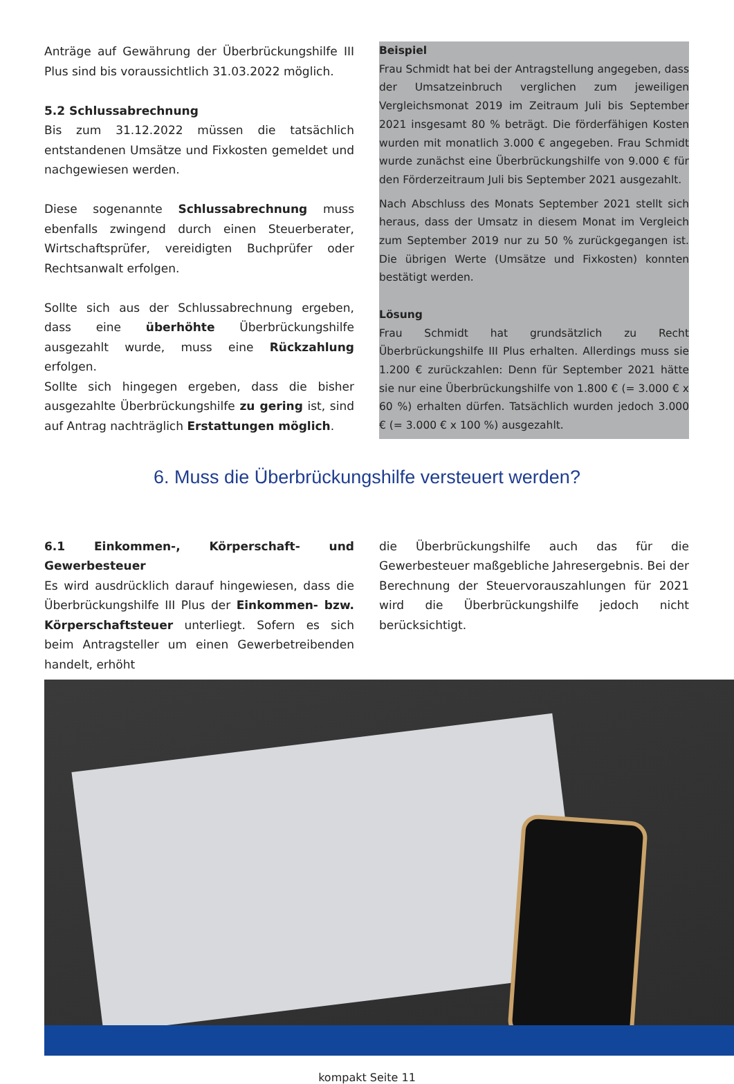Anträge auf Gewährung der Überbrückungshilfe III Plus sind bis voraussichtlich 31.03.2022 möglich.
5.2 Schlussabrechnung
Bis zum 31.12.2022 müssen die tatsächlich entstandenen Umsätze und Fixkosten gemeldet und nachgewiesen werden.
Diese sogenannte Schlussabrechnung muss ebenfalls zwingend durch einen Steuerberater, Wirtschaftsprüfer, vereidigten Buchprüfer oder Rechtsanwalt erfolgen.
Sollte sich aus der Schlussabrechnung ergeben, dass eine überhöhte Überbrückungshilfe ausgezahlt wurde, muss eine Rückzahlung erfolgen.
Sollte sich hingegen ergeben, dass die bisher ausgezahlte Überbrückungshilfe zu gering ist, sind auf Antrag nachträglich Erstattungen möglich.
Beispiel
Frau Schmidt hat bei der Antragstellung angegeben, dass der Umsatzeinbruch verglichen zum jeweiligen Vergleichsmonat 2019 im Zeitraum Juli bis September 2021 insgesamt 80 % beträgt. Die förderfähigen Kosten wurden mit monatlich 3.000 € angegeben. Frau Schmidt wurde zunächst eine Überbrückungshilfe von 9.000 € für den Förderzeitraum Juli bis September 2021 ausgezahlt.
Nach Abschluss des Monats September 2021 stellt sich heraus, dass der Umsatz in diesem Monat im Vergleich zum September 2019 nur zu 50 % zurückgegangen ist. Die übrigen Werte (Umsätze und Fixkosten) konnten bestätigt werden.
Lösung
Frau Schmidt hat grundsätzlich zu Recht Überbrückungshilfe III Plus erhalten. Allerdings muss sie 1.200 € zurückzahlen: Denn für September 2021 hätte sie nur eine Überbrückungshilfe von 1.800 € (= 3.000 € x 60 %) erhalten dürfen. Tatsächlich wurden jedoch 3.000 € (= 3.000 € x 100 %) ausgezahlt.
6. Muss die Überbrückungshilfe versteuert werden?
6.1 Einkommen-, Körperschaft- und Gewerbesteuer
Es wird ausdrücklich darauf hingewiesen, dass die Überbrückungshilfe III Plus der Einkommen- bzw. Körperschaftsteuer unterliegt. Sofern es sich beim Antragsteller um einen Gewerbetreibenden handelt, erhöht
die Überbrückungshilfe auch das für die Gewerbesteuer maßgebliche Jahresergebnis. Bei der Berechnung der Steuervorauszahlungen für 2021 wird die Überbrückungshilfe jedoch nicht berücksichtigt.
kompakt Seite 11